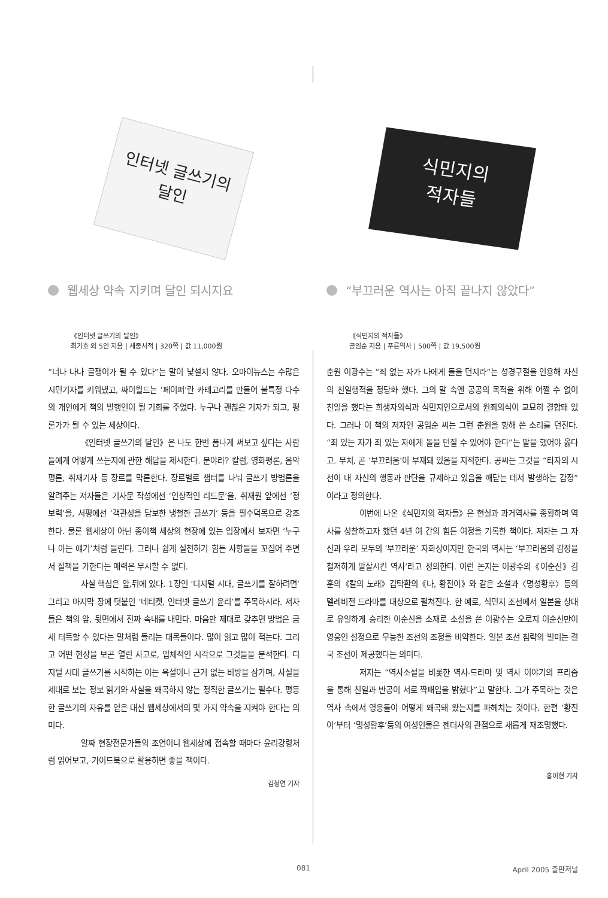인터넷 글쓰기의
달인
웹세상 약속 지키며 달인 되시지요
《인터넷 글쓰기의 달인》
최기호 외 5인 지음 | 세종서적 | 320쪽 | 값 11,000원
“너나 나나 글쟁이가 될 수 있다”는 말이 낯설지 않다. 오마이뉴스는 수많은 시민기자를 키워냈고, 싸이월드는 ‘페이퍼’란 카테고리를 만들어 불특정 다수의 개인에게 책의 발행인이 될 기회를 주었다. 누구나 괜찮은 기자가 되고, 평론가가 될 수 있는 세상이다.
《인터넷 글쓰기의 달인》은 나도 한번 폼나게 써보고 싶다는 사람들에게 어떻게 쓰는지에 관한 해답을 제시한다. 분야라? 칼럼, 영화평론, 음악평론, 취재기사 등 장르를 막론한다. 장르별로 챕터를 나눠 글쓰기 방법론을 알려주는 저자들은 기사문 작성에선 ‘인상적인 리드문’을, 취재원 앞에선 ‘정보력’을, 서평에선 ‘객관성을 담보한 냉철한 글쓰기’ 등을 필수덕목으로 강조한다. 물론 웹세상이 아닌 종이책 세상의 현장에 있는 입장에서 보자면 ‘누구나 아는 얘기’처럼 들린다. 그러나 쉽게 실천하기 힘든 사항들을 꼬집어 주면서 질책을 가한다는 매력은 무시할 수 없다.
사실 핵심은 앞,뒤에 있다. 1장인 ‘디지털 시대, 글쓰기를 잘하려면’ 그리고 마지막 장에 덧붙인 ‘네티켓, 인터넷 글쓰기 윤리’를 주목하시라. 저자들은 책의 앞, 뒷면에서 진짜 속내를 내민다. 마음만 제대로 갖추면 방법은 금세 터득할 수 있다는 말처럼 들리는 대목들이다. 많이 읽고 많이 적는다. 그리고 어떤 현상을 보곤 열린 사고로, 입체적인 시각으로 그것들을 분석한다. 디지털 시대 글쓰기를 시작하는 이는 욕설이나 근거 없는 비방을 삼가며, 사실을 제대로 보는 정보 읽기와 사실을 왜곡하지 않는 정직한 글쓰기는 필수다. 평등한 글쓰기의 자유를 얻은 대신 웹세상에서의 몇 가지 약속을 지켜야 한다는 의미다.
알짜 현장전문가들의 조언이니 웹세상에 접속할 때마다 윤리강령처럼 읽어보고, 가이드북으로 활용하면 좋을 책이다.
김청연 기자
식민지의
적자들
“부끄러운 역사는 아직 끝나지 않았다”
《식민지의 적자들》
공임순 지음 | 푸른역사 | 500쪽 | 값 19,500원
춘원 이광수는 “죄 없는 자가 나에게 돌을 던지라”는 성경구절을 인용해 자신의 친일행적을 정당화 했다. 그의 말 속엔 공공의 목적을 위해 어쩔 수 없이 친일을 했다는 희생자의식과 식민지인으로서의 원죄의식이 교묘히 결합돼 있다. 그러나 이 책의 저자인 공임순 씨는 그런 춘원을 향해 쓴 소리를 던진다. “죄 있는 자가 죄 있는 자에게 돌을 던질 수 있어야 한다”는 말을 했어야 옳다고. 무치, 곧 ‘부끄러움’이 부재돼 있음을 지적한다. 공씨는 그것을 “타자의 시선이 내 자신의 행동과 판단을 규제하고 있음을 깨닫는 데서 발생하는 감정”이라고 정의한다.
이번에 나온《식민지의 적자들》은 현실과 과거역사를 종횡하며 역사를 성찰하고자 했던 4년 여 간의 힘든 여정을 기록한 책이다. 저자는 그 자신과 우리 모두의 ‘부끄러운’ 자화상이지만 한국의 역사는 ‘부끄러움의 감정을 철저하게 말살시킨 역사’라고 정의한다. 이런 논지는 이광수의《이순신》김훈의《칼의 노래》김탁환의《나, 황진이》와 같은 소설과〈명성황후〉등의 텔레비전 드라마를 대상으로 펼쳐진다. 한 예로, 식민지 조선에서 일본을 상대로 유일하게 승리한 이순신을 소재로 소설을 쓴 이광수는 오로지 이순신만이 영웅인 설정으로 무능한 조선의 조정을 비약한다. 일본 조선 침략의 빌미는 결국 조선이 제공했다는 의미다.
저자는 “역사소설을 비롯한 역사-드라마 및 역사 이야기의 프리즘을 통해 친일과 반공이 서로 짝패임을 밝혔다”고 말한다. 그가 주목하는 것은 역사 속에서 영웅들이 어떻게 왜곡돼 왔는지를 파헤치는 것이다. 한편 ‘황진이’부터 ‘명성황후’등의 여성인물은 젠더사의 관점으로 새롭게 재조명했다.
홍이현 기자
081 April 2005 출판저널